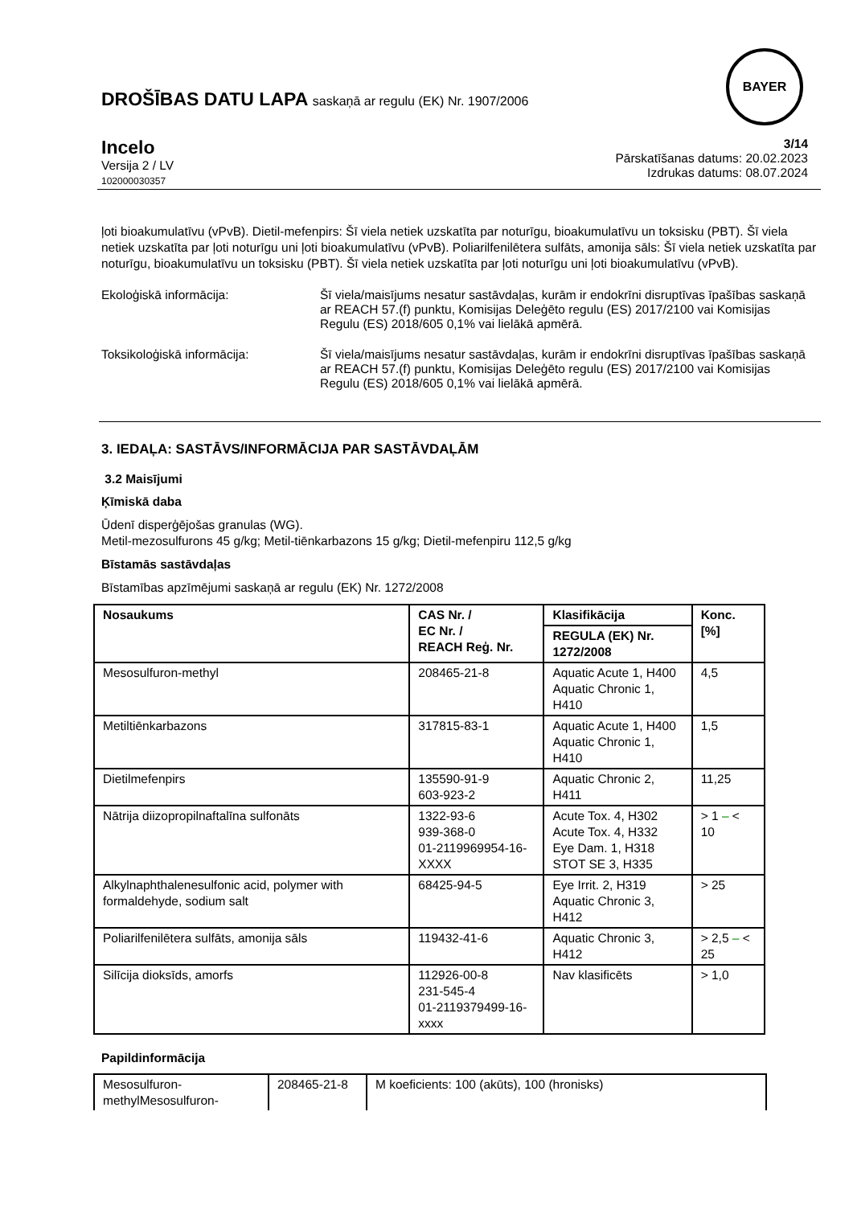DROŠĪBAS DATU LAPA saskaņā ar regulu (EK) Nr. 1907/2006
BAYER
Incelo
Versija 2 / LV
102000030357
3/14
Pārskatīšanas datums: 20.02.2023
Izdrukas datums: 08.07.2024
ļoti bioakumulatīvu (vPvB). Dietil-mefenpirs: Šī viela netiek uzskatīta par noturīgu, bioakumulatīvu un toksisku (PBT). Šī viela netiek uzskatīta par ļoti noturīgu uni ļoti bioakumulatīvu (vPvB). Poliarilfenilētera sulfāts, amonija sāls: Šī viela netiek uzskatīta par noturīgu, bioakumulatīvu un toksisku (PBT). Šī viela netiek uzskatīta par ļoti noturīgu uni ļoti bioakumulatīvu (vPvB).
Ekoloģiskā informācija: Šī viela/maisījums nesatur sastāvdaļas, kurām ir endokrīni disruptīvas īpašības saskaņā ar REACH 57.(f) punktu, Komisijas Deleģēto regulu (ES) 2017/2100 vai Komisijas Regulu (ES) 2018/605 0,1% vai lielākā apmērā.
Toksikoloģiskā informācija: Šī viela/maisījums nesatur sastāvdaļas, kurām ir endokrīni disruptīvas īpašības saskaņā ar REACH 57.(f) punktu, Komisijas Deleģēto regulu (ES) 2017/2100 vai Komisijas Regulu (ES) 2018/605 0,1% vai lielākā apmērā.
3. IEDAĻA: SASTĀVS/INFORMĀCIJA PAR SASTĀVDAĻĀM
3.2 Maisījumi
Ķīmiskā daba
Ūdenī disperģējošas granulas (WG).
Metil-mezosulfurons 45 g/kg; Metil-tiēnkarbazons 15 g/kg; Dietil-mefenpiru 112,5 g/kg
Bīstamās sastāvdaļas
Bīstamības apzīmējumi saskaņā ar regulu (EK) Nr. 1272/2008
| Nosaukums | CAS Nr. / EC Nr. / REACH Reģ. Nr. | Klasifikācija | Konc. [%] |
| --- | --- | --- | --- |
| | | REGULA (EK) Nr. 1272/2008 | |
| Mesosulfuron-methyl | 208465-21-8 | Aquatic Acute 1, H400 Aquatic Chronic 1, H410 | 4,5 |
| Metiltiēnkarbazons | 317815-83-1 | Aquatic Acute 1, H400 Aquatic Chronic 1, H410 | 1,5 |
| Dietilmefenpirs | 135590-91-9 603-923-2 | Aquatic Chronic 2, H411 | 11,25 |
| Nātrija diizopropilnaftalīna sulfonāts | 1322-93-6 939-368-0 01-2119969954-16-XXXX | Acute Tox. 4, H302 Acute Tox. 4, H332 Eye Dam. 1, H318 STOT SE 3, H335 | > 1 – < 10 |
| Alkylnaphthalenesulfonic acid, polymer with formaldehyde, sodium salt | 68425-94-5 | Eye Irrit. 2, H319 Aquatic Chronic 3, H412 | > 25 |
| Poliarilfenilētera sulfāts, amonija sāls | 119432-41-6 | Aquatic Chronic 3, H412 | > 2,5 – < 25 |
| Silīcija dioksīds, amorfs | 112926-00-8 231-545-4 01-2119379499-16-xxxx | Nav klasificēts | > 1,0 |
Papildinformācija
| Mesosulfuron-methylMesosulfuron- | 208465-21-8 | M koeficients: 100 (akūts), 100 (hronisks) |